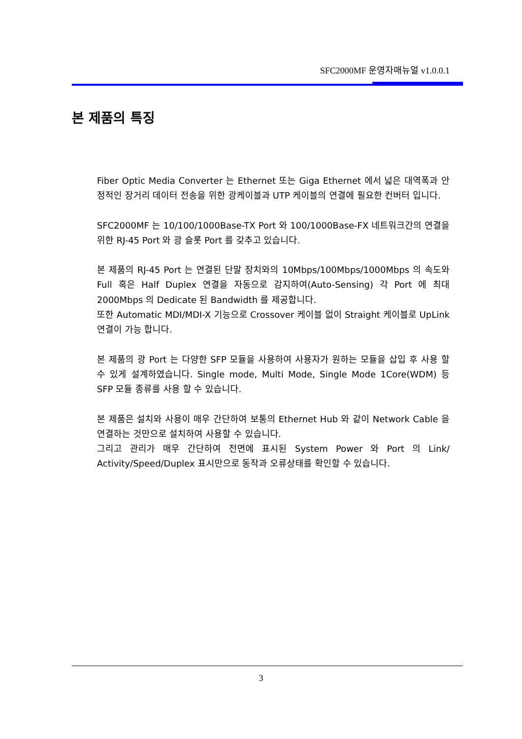SFC2000MF 운영자매뉴얼 v1.0.0.1
본 제품의 특징
Fiber Optic Media Converter 는 Ethernet 또는 Giga Ethernet 에서 넓은 대역폭과 안정적인 장거리 데이터 전송을 위한 광케이블과 UTP 케이블의 연결에 필요한 컨버터 입니다.
SFC2000MF 는 10/100/1000Base-TX Port 와 100/1000Base-FX 네트워크간의 연결을 위한 RJ-45 Port 와 광 슬롯 Port 를 갖추고 있습니다.
본 제품의 RJ-45 Port 는 연결된 단말 장치와의 10Mbps/100Mbps/1000Mbps 의 속도와 Full 혹은 Half Duplex 연결을 자동으로 감지하여(Auto-Sensing) 각 Port 에 최대 2000Mbps 의 Dedicate 된 Bandwidth 를 제공합니다.
또한 Automatic MDI/MDI-X 기능으로 Crossover 케이블 없이 Straight 케이블로 UpLink 연결이 가능 합니다.
본 제품의 광 Port 는 다양한 SFP 모듈을 사용하여 사용자가 원하는 모듈을 삽입 후 사용 할 수 있게 설계하였습니다. Single mode, Multi Mode, Single Mode 1Core(WDM) 등 SFP 모듈 종류를 사용 할 수 있습니다.
본 제품은 설치와 사용이 매우 간단하여 보통의 Ethernet Hub 와 같이 Network Cable 을 연결하는 것만으로 설치하여 사용할 수 있습니다.
그리고 관리가 매우 간단하여 전면에 표시된 System Power 와 Port 의 Link/ Activity/Speed/Duplex 표시만으로 동작과 오류상태를 확인할 수 있습니다.
3